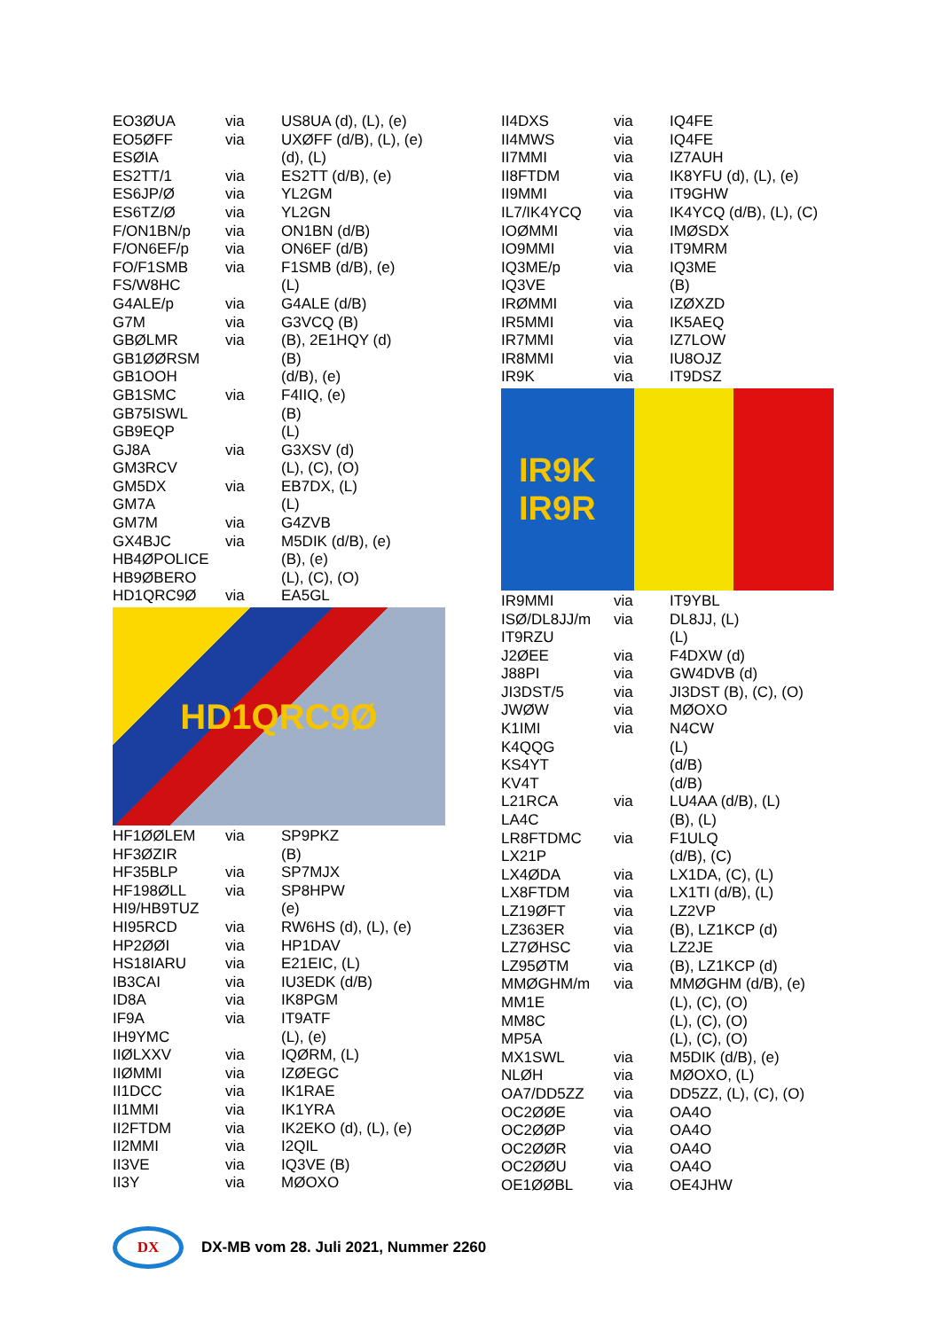| EO3ØUA | via | US8UA (d), (L), (e) |
| EO5ØFF | via | UXØFF (d/B), (L), (e) |
| ESØIA | | (d), (L) |
| ES2TT/1 | via | ES2TT (d/B), (e) |
| ES6JP/Ø | via | YL2GM |
| ES6TZ/Ø | via | YL2GN |
| F/ON1BN/p | via | ON1BN (d/B) |
| F/ON6EF/p | via | ON6EF (d/B) |
| FO/F1SMB | via | F1SMB (d/B), (e) |
| FS/W8HC | | (L) |
| G4ALE/p | via | G4ALE (d/B) |
| G7M | via | G3VCQ (B) |
| GBØLMR | via | (B), 2E1HQY (d) |
| GB1ØØRSM | | (B) |
| GB1OOH | | (d/B), (e) |
| GB1SMC | via | F4IIQ, (e) |
| GB75ISWL | | (B) |
| GB9EQP | | (L) |
| GJ8A | via | G3XSV (d) |
| GM3RCV | | (L), (C), (O) |
| GM5DX | via | EB7DX, (L) |
| GM7A | | (L) |
| GM7M | via | G4ZVB |
| GX4BJC | via | M5DIK (d/B), (e) |
| HB4ØPOLICE | | (B), (e) |
| HB9ØBERO | | (L), (C), (O) |
| HD1QRC9Ø | via | EA5GL |
HD1QRC9Ø
| HF1ØØLEM | via | SP9PKZ |
| HF3ØZIR | | (B) |
| HF35BLP | via | SP7MJX |
| HF198ØLL | via | SP8HPW |
| HI9/HB9TUZ | | (e) |
| HI95RCD | via | RW6HS (d), (L), (e) |
| HP2ØØI | via | HP1DAV |
| HS18IARU | via | E21EIC, (L) |
| IB3CAI | via | IU3EDK (d/B) |
| ID8A | via | IK8PGM |
| IF9A | via | IT9ATF |
| IH9YMC | | (L), (e) |
| IIØLXXV | via | IQØRM, (L) |
| IIØMMI | via | IZØEGC |
| II1DCC | via | IK1RAE |
| II1MMI | via | IK1YRA |
| II2FTDM | via | IK2EKO (d), (L), (e) |
| II2MMI | via | I2QIL |
| II3VE | via | IQ3VE (B) |
| II3Y | via | MØOXO |
| II4DXS | via | IQ4FE |
| II4MWS | via | IQ4FE |
| II7MMI | via | IZ7AUH |
| II8FTDM | via | IK8YFU (d), (L), (e) |
| II9MMI | via | IT9GHW |
| IL7/IK4YCQ | via | IK4YCQ (d/B), (L), (C) |
| IOØMMI | via | IMØSDX |
| IO9MMI | via | IT9MRM |
| IQ3ME/p | via | IQ3ME |
| IQ3VE | | (B) |
| IRØMMI | via | IZØXZD |
| IR5MMI | via | IK5AEQ |
| IR7MMI | via | IZ7LOW |
| IR8MMI | via | IU8OJZ |
| IR9K | via | IT9DSZ |
IR9K
IR9R
| IR9MMI | via | IT9YBL |
| ISØ/DL8JJ/m | via | DL8JJ, (L) |
| IT9RZU | | (L) |
| J2ØEE | via | F4DXW (d) |
| J88PI | via | GW4DVB (d) |
| JI3DST/5 | via | JI3DST (B), (C), (O) |
| JWØW | via | MØOXO |
| K1IMI | via | N4CW |
| K4QQG | | (L) |
| KS4YT | | (d/B) |
| KV4T | | (d/B) |
| L21RCA | via | LU4AA (d/B), (L) |
| LA4C | | (B), (L) |
| LR8FTDMC | via | F1ULQ |
| LX21P | | (d/B), (C) |
| LX4ØDA | via | LX1DA, (C), (L) |
| LX8FTDM | via | LX1TI (d/B), (L) |
| LZ19ØFT | via | LZ2VP |
| LZ363ER | via | (B), LZ1KCP (d) |
| LZ7ØHSC | via | LZ2JE |
| LZ95ØTM | via | (B), LZ1KCP (d) |
| MMØGHM/m | via | MMØGHM (d/B), (e) |
| MM1E | | (L), (C), (O) |
| MM8C | | (L), (C), (O) |
| MP5A | | (L), (C), (O) |
| MX1SWL | via | M5DIK (d/B), (e) |
| NLØH | via | MØOXO, (L) |
| OA7/DD5ZZ | via | DD5ZZ, (L), (C), (O) |
| OC2ØØE | via | OA4O |
| OC2ØØP | via | OA4O |
| OC2ØØR | via | OA4O |
| OC2ØØU | via | OA4O |
| OE1ØØBL | via | OE4JHW |
DX
DX-MB vom 28. Juli 2021, Nummer 2260